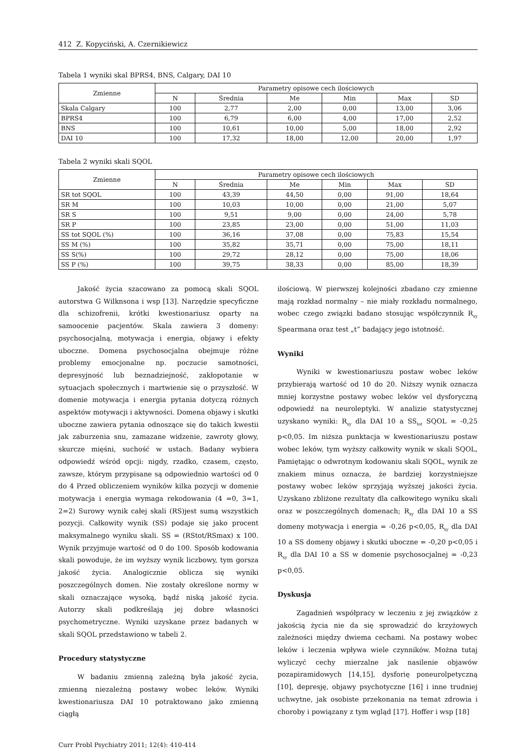412 Z. Kopyciński, A. Czernikiewicz
Tabela 1 wyniki skal BPRS4, BNS, Calgary, DAI 10
| Zmienne | Parametry opisowe cech ilościowych | | | | | |
| --- | --- | --- | --- | --- | --- | --- |
| | N | Średnia | Me | Min | Max | SD |
| Skala Calgary | 100 | 2,77 | 2,00 | 0,00 | 13,00 | 3,06 |
| BPRS4 | 100 | 6,79 | 6,00 | 4,00 | 17,00 | 2,52 |
| BNS | 100 | 10,61 | 10,00 | 5,00 | 18,00 | 2,92 |
| DAI 10 | 100 | 17,32 | 18,00 | 12,00 | 20,00 | 1,97 |
Tabela 2 wyniki skali SQOL
| Zmienne | Parametry opisowe cech ilościowych | | | | | |
| --- | --- | --- | --- | --- | --- | --- |
| | N | Średnia | Me | Min | Max | SD |
| SR tot SQOL | 100 | 43,39 | 44,50 | 0,00 | 91,00 | 18,64 |
| SR M | 100 | 10,03 | 10,00 | 0,00 | 21,00 | 5,07 |
| SR S | 100 | 9,51 | 9,00 | 0,00 | 24,00 | 5,78 |
| SR P | 100 | 23,85 | 23,00 | 0,00 | 51,00 | 11,03 |
| SS tot SQOL (%) | 100 | 36,16 | 37,08 | 0,00 | 75,83 | 15,54 |
| SS M (%) | 100 | 35,82 | 35,71 | 0,00 | 75,00 | 18,11 |
| SS S(%) | 100 | 29,72 | 28,12 | 0,00 | 75,00 | 18,06 |
| SS P (%) | 100 | 39,75 | 38,33 | 0,00 | 85,00 | 18,39 |
Jakość życia szacowano za pomocą skali SQOL autorstwa G Wilknsona i wsp [13]. Narzędzie specyficzne dla schizofrenii, krótki kwestionariusz oparty na samoocenie pacjentów. Skala zawiera 3 domeny: psychosocjalną, motywacja i energia, objawy i efekty uboczne. Domena psychosocjalna obejmuje różne problemy emocjonalne np. poczucie samotności, depresyjność lub beznadziejność, zakłopotanie w sytuacjach społecznych i martwienie się o przyszłość. W domenie motywacja i energia pytania dotyczą różnych aspektów motywacji i aktywności. Domena objawy i skutki uboczne zawiera pytania odnoszące się do takich kwestii jak zaburzenia snu, zamazane widzenie, zawroty głowy, skurcze mięśni, suchość w ustach. Badany wybiera odpowiedź wśród opcji: nigdy, rzadko, czasem, często, zawsze, którym przypisane są odpowiednio wartości od 0 do 4 Przed obliczeniem wyników kilka pozycji w domenie motywacja i energia wymaga rekodowania (4 =0, 3=1, 2=2) Surowy wynik całej skali (RS)jest sumą wszystkich pozycji. Całkowity wynik (SS) podaje się jako procent maksymalnego wyniku skali. SS = (RStot/RSmax) x 100. Wynik przyjmuje wartość od 0 do 100. Sposób kodowania skali powoduje, że im wyższy wynik liczbowy, tym gorsza jakość życia. Analogicznie oblicza się wyniki poszczególnych domen. Nie zostały określone normy w skali oznaczające wysoką, bądź niską jakość życia. Autorzy skali podkreślają jej dobre własności psychometryczne. Wyniki uzyskane przez badanych w skali SQOL przedstawiono w tabeli 2.
Procedury statystyczne
W badaniu zmienną zależną była jakość życia, zmienną niezależną postawy wobec leków. Wyniki kwestionariusza DAI 10 potraktowano jako zmienną ciągłą
ilościową. W pierwszej kolejności zbadano czy zmienne mają rozkład normalny – nie miały rozkładu normalnego, wobec czego związki badano stosując współczynnik R<sub>xy</sub> Spearmana oraz test „t” badający jego istotność.
Wyniki
Wyniki w kwestionariuszu postaw wobec leków przybierają wartość od 10 do 20. Niższy wynik oznacza mniej korzystne postawy wobec leków vel dysforyczną odpowiedź na neuroleptyki. W analizie statystycznej uzyskano wyniki: R<sub>xy</sub> dla DAI 10 a SS<sub>tot</sub> SQOL = -0,25 p<0,05. Im niższa punktacja w kwestionariuszu postaw wobec leków, tym wyższy całkowity wynik w skali SQOL, Pamiętając o odwrotnym kodowaniu skali SQOL, wynik ze znakiem minus oznacza, że bardziej korzystniejsze postawy wobec leków sprzyjają wyższej jakości życia. Uzyskano zbliżone rezultaty dla całkowitego wyniku skali oraz w poszczególnych domenach; R<sub>xy</sub> dla DAI 10 a SS domeny motywacja i energia = -0,26 p<0,05, R<sub>xy</sub> dla DAI 10 a SS domeny objawy i skutki uboczne = -0,20 p<0,05 i R<sub>xy</sub> dla DAI 10 a SS w domenie psychosocjalnej = -0,23 p<0,05.
Dyskusja
Zagadnień współpracy w leczeniu z jej związków z jakością życia nie da się sprowadzić do krzyżowych zależności między dwiema cechami. Na postawy wobec leków i leczenia wpływa wiele czynników. Można tutaj wyliczyć cechy mierzalne jak nasilenie objawów pozapiramidowych [14,15], dysforię poneurolpetyczną [10], depresję, objawy psychotyczne [16] i inne trudniej uchwytne, jak osobiste przekonania na temat zdrowia i choroby i powiązany z tym wgląd [17]. Hoffer i wsp [18]
Curr Probl Psychiatry 2011; 12(4): 410-414